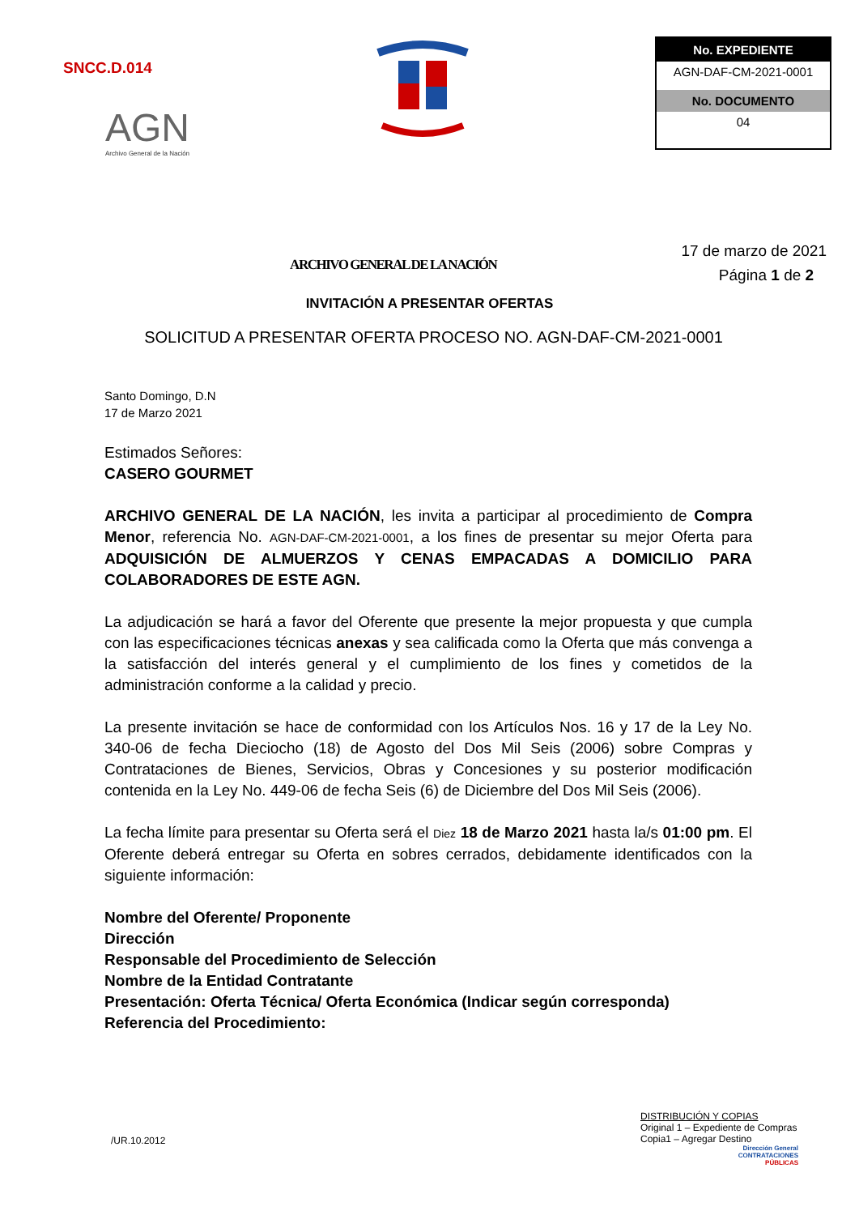SNCC.D.014
AGN
Archivo General de la Nación
No. EXPEDIENTE
AGN-DAF-CM-2021-0001
No. DOCUMENTO
04
ARCHIVO GENERAL DE LA NACIÓN
17 de marzo de 2021
Página 1 de 2
INVITACIÓN A PRESENTAR OFERTAS
SOLICITUD A PRESENTAR OFERTA PROCESO NO. AGN-DAF-CM-2021-0001
Santo Domingo, D.N
17 de Marzo 2021
Estimados Señores:
CASERO GOURMET
ARCHIVO GENERAL DE LA NACIÓN, les invita a participar al procedimiento de Compra Menor, referencia No. AGN-DAF-CM-2021-0001, a los fines de presentar su mejor Oferta para ADQUISICIÓN DE ALMUERZOS Y CENAS EMPACADAS A DOMICILIO PARA COLABORADORES DE ESTE AGN.
La adjudicación se hará a favor del Oferente que presente la mejor propuesta y que cumpla con las especificaciones técnicas anexas y sea calificada como la Oferta que más convenga a la satisfacción del interés general y el cumplimiento de los fines y cometidos de la administración conforme a la calidad y precio.
La presente invitación se hace de conformidad con los Artículos Nos. 16 y 17 de la Ley No. 340-06 de fecha Dieciocho (18) de Agosto del Dos Mil Seis (2006) sobre Compras y Contrataciones de Bienes, Servicios, Obras y Concesiones y su posterior modificación contenida en la Ley No. 449-06 de fecha Seis (6) de Diciembre del Dos Mil Seis (2006).
La fecha límite para presentar su Oferta será el Diez 18 de Marzo 2021 hasta la/s 01:00 pm. El Oferente deberá entregar su Oferta en sobres cerrados, debidamente identificados con la siguiente información:
Nombre del Oferente/ Proponente
Dirección
Responsable del Procedimiento de Selección
Nombre de la Entidad Contratante
Presentación: Oferta Técnica/ Oferta Económica (Indicar según corresponda)
Referencia del Procedimiento:
/UR.10.2012
DISTRIBUCIÓN Y COPIAS
Original 1 – Expediente de Compras
Copia1 – Agregar Destino
Dirección General
CONTRATACIONES
PÚBLICAS